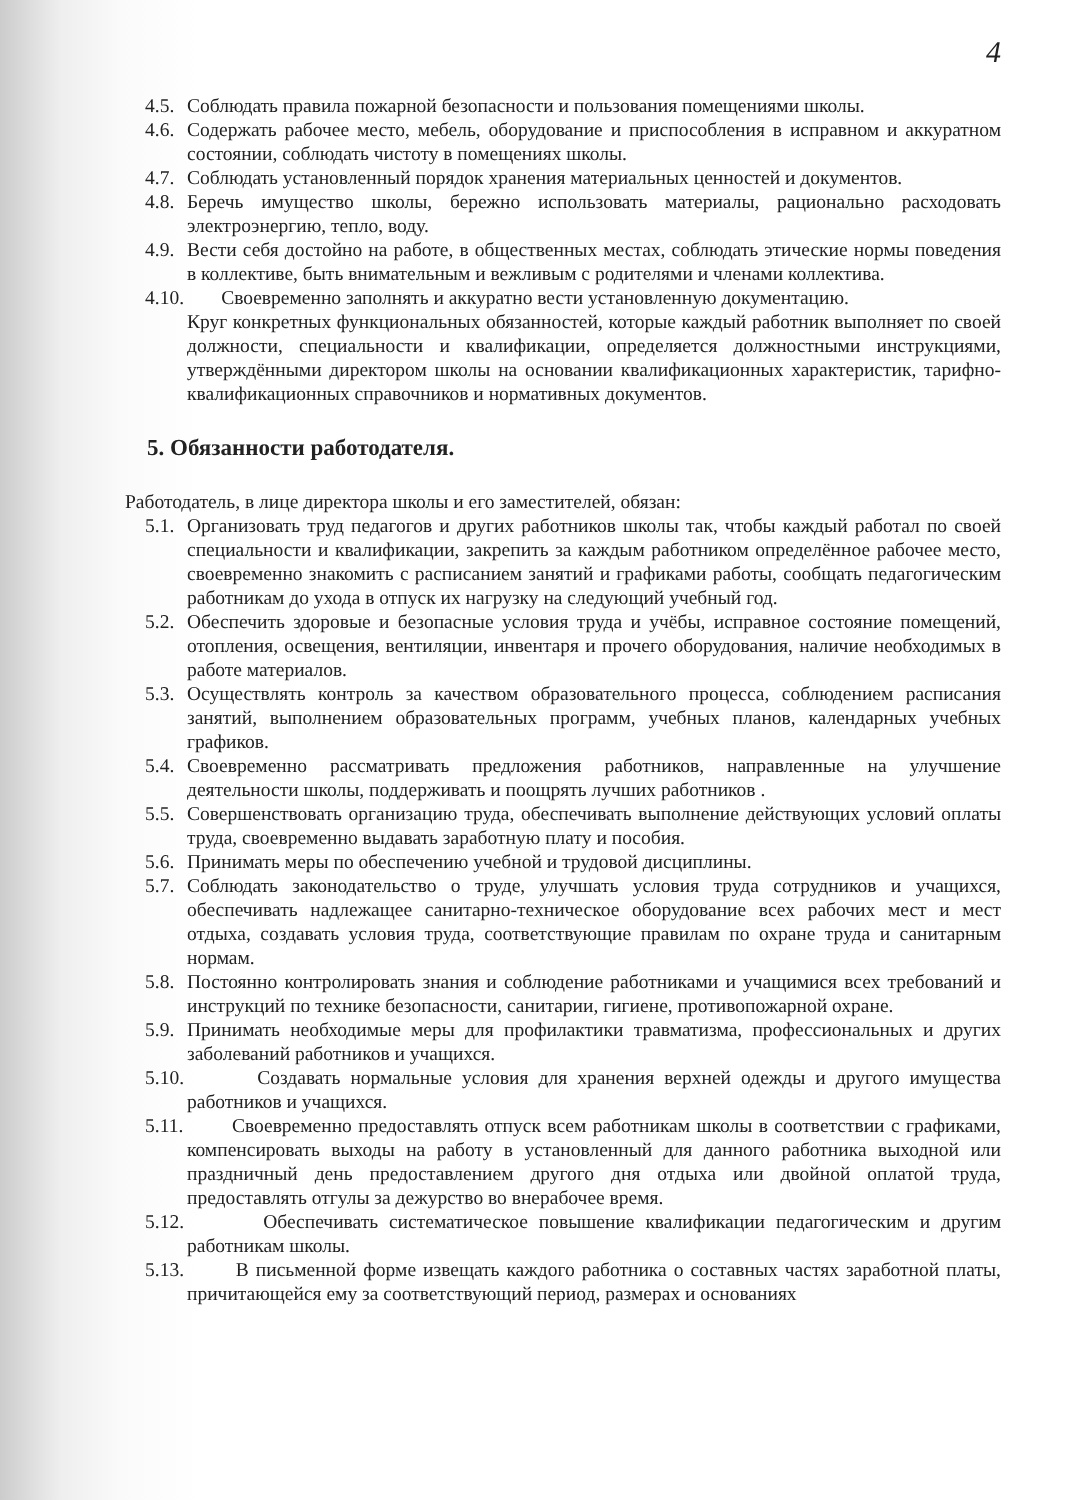4
4.5. Соблюдать правила пожарной безопасности и пользования помещениями школы.
4.6. Содержать рабочее место, мебель, оборудование и приспособления в исправном и аккуратном состоянии, соблюдать чистоту в помещениях школы.
4.7. Соблюдать установленный порядок хранения материальных ценностей и документов.
4.8. Беречь имущество школы, бережно использовать материалы, рационально расходовать электроэнергию, тепло, воду.
4.9. Вести себя достойно на работе, в общественных местах, соблюдать этические нормы поведения в коллективе, быть внимательным и вежливым с родителями и членами коллектива.
4.10. Своевременно заполнять и аккуратно вести установленную документацию.
Круг конкретных функциональных обязанностей, которые каждый работник выполняет по своей должности, специальности и квалификации, определяется должностными инструкциями, утверждёнными директором школы на основании квалификационных характеристик, тарифно-квалификационных справочников и нормативных документов.
5. Обязанности работодателя.
Работодатель, в лице директора школы и его заместителей, обязан:
5.1. Организовать труд педагогов и других работников школы так, чтобы каждый работал по своей специальности и квалификации, закрепить за каждым работником определённое рабочее место, своевременно знакомить с расписанием занятий и графиками работы, сообщать педагогическим работникам до ухода в отпуск их нагрузку на следующий учебный год.
5.2. Обеспечить здоровые и безопасные условия труда и учёбы, исправное состояние помещений, отопления, освещения, вентиляции, инвентаря и прочего оборудования, наличие необходимых в работе материалов.
5.3. Осуществлять контроль за качеством образовательного процесса, соблюдением расписания занятий, выполнением образовательных программ, учебных планов, календарных учебных графиков.
5.4. Своевременно рассматривать предложения работников, направленные на улучшение деятельности школы, поддерживать и поощрять лучших работников .
5.5. Совершенствовать организацию труда, обеспечивать выполнение действующих условий оплаты труда, своевременно выдавать заработную плату и пособия.
5.6. Принимать меры по обеспечению учебной и трудовой дисциплины.
5.7. Соблюдать законодательство о труде, улучшать условия труда сотрудников и учащихся, обеспечивать надлежащее санитарно-техническое оборудование всех рабочих мест и мест отдыха, создавать условия труда, соответствующие правилам по охране труда и санитарным нормам.
5.8. Постоянно контролировать знания и соблюдение работниками и учащимися всех требований и инструкций по технике безопасности, санитарии, гигиене, противопожарной охране.
5.9. Принимать необходимые меры для профилактики травматизма, профессиональных и других заболеваний работников и учащихся.
5.10. Создавать нормальные условия для хранения верхней одежды и другого имущества работников и учащихся.
5.11. Своевременно предоставлять отпуск всем работникам школы в соответствии с графиками, компенсировать выходы на работу в установленный для данного работника выходной или праздничный день предоставлением другого дня отдыха или двойной оплатой труда, предоставлять отгулы за дежурство во внерабочее время.
5.12. Обеспечивать систематическое повышение квалификации педагогическим и другим работникам школы.
5.13. В письменной форме извещать каждого работника о составных частях заработной платы, причитающейся ему за соответствующий период, размерах и основаниях